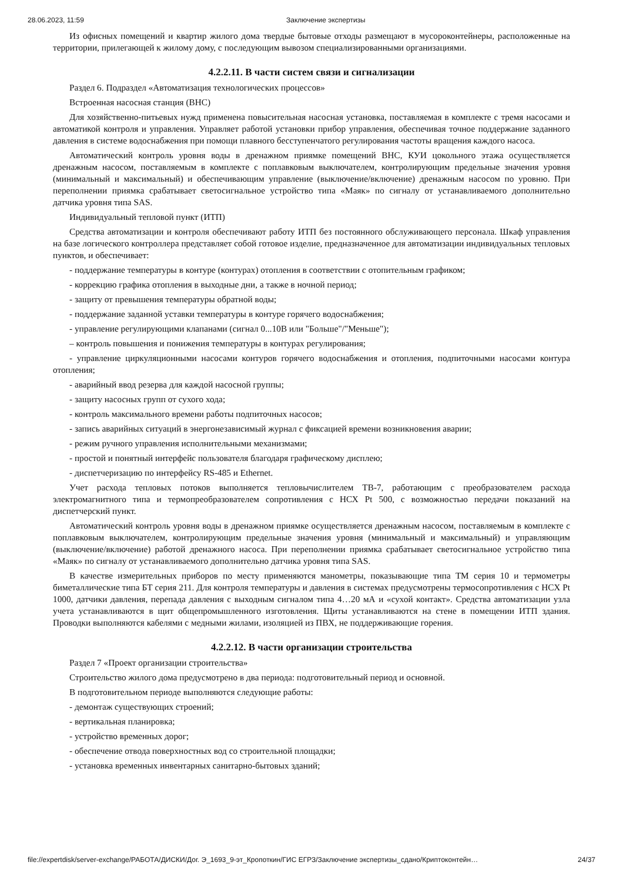28.06.2023, 11:59 Заключение экспертизы
Из офисных помещений и квартир жилого дома твердые бытовые отходы размещают в мусороконтейнеры, расположенные на территории, прилегающей к жилому дому, с последующим вывозом специализированными организациями.
4.2.2.11. В части систем связи и сигнализации
Раздел 6. Подраздел «Автоматизация технологических процессов»
Встроенная насосная станция (ВНС)
Для хозяйственно-питьевых нужд применена повысительная насосная установка, поставляемая в комплекте с тремя насосами и автоматикой контроля и управления. Управляет работой установки прибор управления, обеспечивая точное поддержание заданного давления в системе водоснабжения при помощи плавного бесступенчатого регулирования частоты вращения каждого насоса.
Автоматический контроль уровня воды в дренажном приямке помещений ВНС, КУИ цокольного этажа осуществляется дренажным насосом, поставляемым в комплекте с поплавковым выключателем, контролирующим предельные значения уровня (минимальный и максимальный) и обеспечивающим управление (выключение/включение) дренажным насосом по уровню. При переполнении приямка срабатывает светосигнальное устройство типа «Маяк» по сигналу от устанавливаемого дополнительно датчика уровня типа SAS.
Индивидуальный тепловой пункт (ИТП)
Средства автоматизации и контроля обеспечивают работу ИТП без постоянного обслуживающего персонала. Шкаф управления на базе логического контроллера представляет собой готовое изделие, предназначенное для автоматизации индивидуальных тепловых пунктов, и обеспечивает:
- поддержание температуры в контуре (контурах) отопления в соответствии с отопительным графиком;
- коррекцию графика отопления в выходные дни, а также в ночной период;
- защиту от превышения температуры обратной воды;
- поддержание заданной уставки температуры в контуре горячего водоснабжения;
- управление регулирующими клапанами (сигнал 0...10В или "Больше"/"Меньше");
‒ контроль повышения и понижения температуры в контурах регулирования;
- управление циркуляционными насосами контуров горячего водоснабжения и отопления, подпиточными насосами контура отопления;
- аварийный ввод резерва для каждой насосной группы;
- защиту насосных групп от сухого хода;
- контроль максимального времени работы подпиточных насосов;
- запись аварийных ситуаций в энергонезависимый журнал с фиксацией времени возникновения аварии;
- режим ручного управления исполнительными механизмами;
- простой и понятный интерфейс пользователя благодаря графическому дисплею;
- диспетчеризацию по интерфейсу RS-485 и Ethernet.
Учет расхода тепловых потоков выполняется тепловычислителем ТВ-7, работающим с преобразователем расхода электромагнитного типа и термопреобразователем сопротивления с НСХ Pt 500, с возможностью передачи показаний на диспетчерский пункт.
Автоматический контроль уровня воды в дренажном приямке осуществляется дренажным насосом, поставляемым в комплекте с поплавковым выключателем, контролирующим предельные значения уровня (минимальный и максимальный) и управляющим (выключение/включение) работой дренажного насоса. При переполнении приямка срабатывает светосигнальное устройство типа «Маяк» по сигналу от устанавливаемого дополнительно датчика уровня типа SAS.
В качестве измерительных приборов по месту применяются манометры, показывающие типа ТМ серия 10 и термометры биметаллические типа БТ серия 211. Для контроля температуры и давления в системах предусмотрены термосопротивления с НСХ Pt 1000, датчики давления, перепада давления с выходным сигналом типа 4…20 мА и «сухой контакт». Средства автоматизации узла учета устанавливаются в щит общепромышленного изготовления. Щиты устанавливаются на стене в помещении ИТП здания. Проводки выполняются кабелями с медными жилами, изоляцией из ПВХ, не поддерживающие горения.
4.2.2.12. В части организации строительства
Раздел 7 «Проект организации строительства»
Строительство жилого дома предусмотрено в два периода: подготовительный период и основной.
В подготовительном периоде выполняются следующие работы:
- демонтаж существующих строений;
- вертикальная планировка;
- устройство временных дорог;
- обеспечение отвода поверхностных вод со строительной площадки;
- установка временных инвентарных санитарно-бытовых зданий;
file://expertdisk/server-exchange/РАБОТА/ДИСКИ/Дог. Э_1693_9-эт_Кропоткин/ГИС ЕГРЗ/Заключение экспертизы_сдано/Криптоконтейн… 24/37